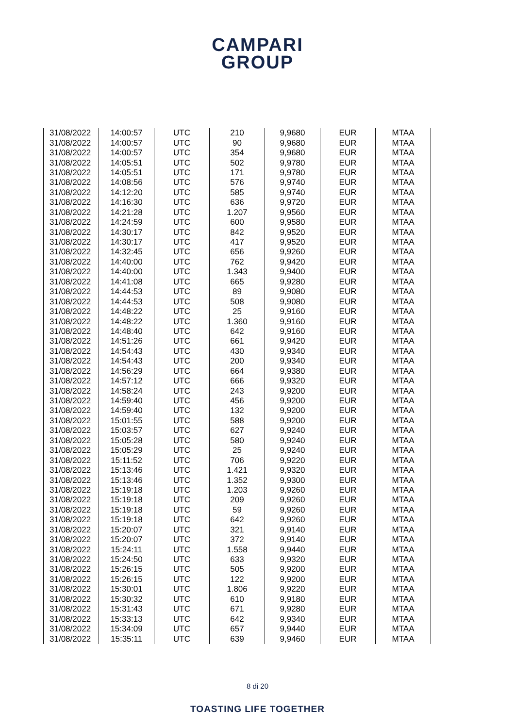CAMPARI
GROUP
| 31/08/2022 | 14:00:57 | UTC | 210 | 9,9680 | EUR | MTAA |
| 31/08/2022 | 14:00:57 | UTC | 90 | 9,9680 | EUR | MTAA |
| 31/08/2022 | 14:00:57 | UTC | 354 | 9,9680 | EUR | MTAA |
| 31/08/2022 | 14:05:51 | UTC | 502 | 9,9780 | EUR | MTAA |
| 31/08/2022 | 14:05:51 | UTC | 171 | 9,9780 | EUR | MTAA |
| 31/08/2022 | 14:08:56 | UTC | 576 | 9,9740 | EUR | MTAA |
| 31/08/2022 | 14:12:20 | UTC | 585 | 9,9740 | EUR | MTAA |
| 31/08/2022 | 14:16:30 | UTC | 636 | 9,9720 | EUR | MTAA |
| 31/08/2022 | 14:21:28 | UTC | 1.207 | 9,9560 | EUR | MTAA |
| 31/08/2022 | 14:24:59 | UTC | 600 | 9,9580 | EUR | MTAA |
| 31/08/2022 | 14:30:17 | UTC | 842 | 9,9520 | EUR | MTAA |
| 31/08/2022 | 14:30:17 | UTC | 417 | 9,9520 | EUR | MTAA |
| 31/08/2022 | 14:32:45 | UTC | 656 | 9,9260 | EUR | MTAA |
| 31/08/2022 | 14:40:00 | UTC | 762 | 9,9420 | EUR | MTAA |
| 31/08/2022 | 14:40:00 | UTC | 1.343 | 9,9400 | EUR | MTAA |
| 31/08/2022 | 14:41:08 | UTC | 665 | 9,9280 | EUR | MTAA |
| 31/08/2022 | 14:44:53 | UTC | 89 | 9,9080 | EUR | MTAA |
| 31/08/2022 | 14:44:53 | UTC | 508 | 9,9080 | EUR | MTAA |
| 31/08/2022 | 14:48:22 | UTC | 25 | 9,9160 | EUR | MTAA |
| 31/08/2022 | 14:48:22 | UTC | 1.360 | 9,9160 | EUR | MTAA |
| 31/08/2022 | 14:48:40 | UTC | 642 | 9,9160 | EUR | MTAA |
| 31/08/2022 | 14:51:26 | UTC | 661 | 9,9420 | EUR | MTAA |
| 31/08/2022 | 14:54:43 | UTC | 430 | 9,9340 | EUR | MTAA |
| 31/08/2022 | 14:54:43 | UTC | 200 | 9,9340 | EUR | MTAA |
| 31/08/2022 | 14:56:29 | UTC | 664 | 9,9380 | EUR | MTAA |
| 31/08/2022 | 14:57:12 | UTC | 666 | 9,9320 | EUR | MTAA |
| 31/08/2022 | 14:58:24 | UTC | 243 | 9,9200 | EUR | MTAA |
| 31/08/2022 | 14:59:40 | UTC | 456 | 9,9200 | EUR | MTAA |
| 31/08/2022 | 14:59:40 | UTC | 132 | 9,9200 | EUR | MTAA |
| 31/08/2022 | 15:01:55 | UTC | 588 | 9,9200 | EUR | MTAA |
| 31/08/2022 | 15:03:57 | UTC | 627 | 9,9240 | EUR | MTAA |
| 31/08/2022 | 15:05:28 | UTC | 580 | 9,9240 | EUR | MTAA |
| 31/08/2022 | 15:05:29 | UTC | 25 | 9,9240 | EUR | MTAA |
| 31/08/2022 | 15:11:52 | UTC | 706 | 9,9220 | EUR | MTAA |
| 31/08/2022 | 15:13:46 | UTC | 1.421 | 9,9320 | EUR | MTAA |
| 31/08/2022 | 15:13:46 | UTC | 1.352 | 9,9300 | EUR | MTAA |
| 31/08/2022 | 15:19:18 | UTC | 1.203 | 9,9260 | EUR | MTAA |
| 31/08/2022 | 15:19:18 | UTC | 209 | 9,9260 | EUR | MTAA |
| 31/08/2022 | 15:19:18 | UTC | 59 | 9,9260 | EUR | MTAA |
| 31/08/2022 | 15:19:18 | UTC | 642 | 9,9260 | EUR | MTAA |
| 31/08/2022 | 15:20:07 | UTC | 321 | 9,9140 | EUR | MTAA |
| 31/08/2022 | 15:20:07 | UTC | 372 | 9,9140 | EUR | MTAA |
| 31/08/2022 | 15:24:11 | UTC | 1.558 | 9,9440 | EUR | MTAA |
| 31/08/2022 | 15:24:50 | UTC | 633 | 9,9320 | EUR | MTAA |
| 31/08/2022 | 15:26:15 | UTC | 505 | 9,9200 | EUR | MTAA |
| 31/08/2022 | 15:26:15 | UTC | 122 | 9,9200 | EUR | MTAA |
| 31/08/2022 | 15:30:01 | UTC | 1.806 | 9,9220 | EUR | MTAA |
| 31/08/2022 | 15:30:32 | UTC | 610 | 9,9180 | EUR | MTAA |
| 31/08/2022 | 15:31:43 | UTC | 671 | 9,9280 | EUR | MTAA |
| 31/08/2022 | 15:33:13 | UTC | 642 | 9,9340 | EUR | MTAA |
| 31/08/2022 | 15:34:09 | UTC | 657 | 9,9440 | EUR | MTAA |
| 31/08/2022 | 15:35:11 | UTC | 639 | 9,9460 | EUR | MTAA |
8 di 20
TOASTING LIFE TOGETHER